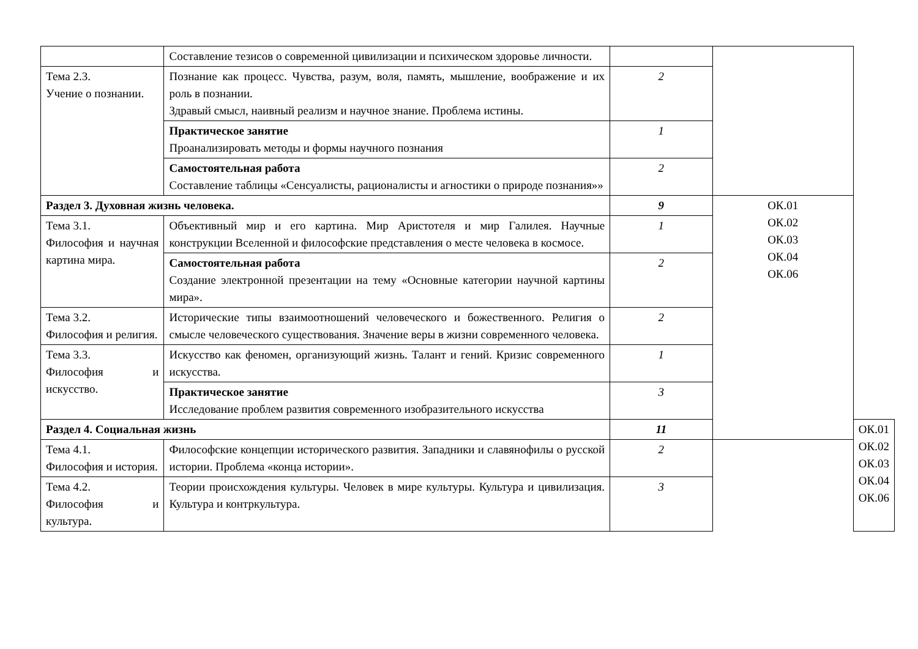| | Составление тезисов о современной цивилизации и психическом здоровье личности. | | | |
| Тема 2.3. Учение о познании. | Познание как процесс. Чувства, разум, воля, память, мышление, воображение и их роль в познании. Здравый смысл, наивный реализм и научное знание. Проблема истины. | 2 | | |
| | Практическое занятие Проанализировать методы и формы научного познания | 1 | | |
| | Самостоятельная работа Составление таблицы «Сенсуалисты, рационалисты и агностики о природе познания»» | 2 | | |
| Раздел 3. Духовная жизнь человека. | | 9 | ОК.01 ОК.02 ОК.03 ОК.04 ОК.06 | |
| Тема 3.1. Философия и научная картина мира. | Объективный мир и его картина. Мир Аристотеля и мир Галилея. Научные конструкции Вселенной и философские представления о месте человека в космосе. | 1 | | |
| | Самостоятельная работа Создание электронной презентации на тему «Основные категории научной картины мира». | 2 | | |
| Тема 3.2. Философия и религия. | Исторические типы взаимоотношений человеческого и божественного. Религия о смысле человеческого существования. Значение веры в жизни современного человека. | 2 | | |
| Тема 3.3. Философия и искусство. | Искусство как феномен, организующий жизнь. Талант и гений. Кризис современного искусства. | 1 | | |
| | Практическое занятие Исследование проблем развития современного изобразительного искусства | 3 | | |
| Раздел 4. Социальная жизнь | | 11 | | ОК.01 ОК.02 ОК.03 ОК.04 ОК.06 |
| Тема 4.1. Философия и история. | Философские концепции исторического развития. Западники и славянофилы о русской истории. Проблема «конца истории». | 2 | | |
| Тема 4.2. Философия и культура. | Теории происхождения культуры. Человек в мире культуры. Культура и цивилизация. Культура и контркультура. | 3 | | |